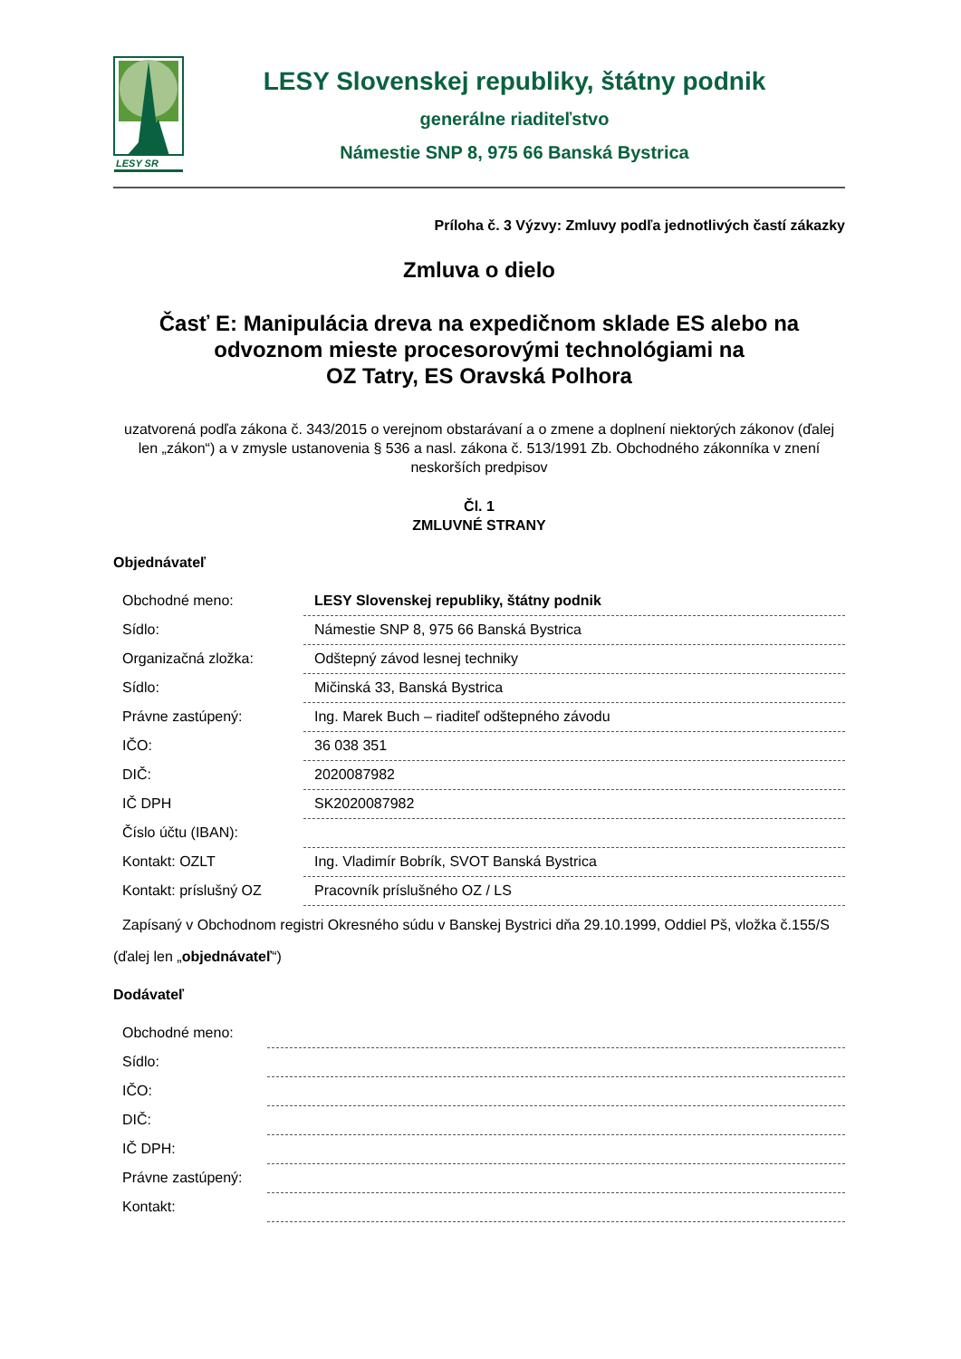LESY SR
LESY Slovenskej republiky, štátny podnik
generálne riaditeľstvo
Námestie SNP 8, 975 66 Banská Bystrica
Príloha č. 3 Výzvy: Zmluvy podľa jednotlivých častí zákazky
Zmluva o dielo
Časť E: Manipulácia dreva na expedičnom sklade ES alebo na odvoznom mieste procesorovými technológiami na
OZ Tatry, ES Oravská Polhora
uzatvorená podľa zákona č. 343/2015 o verejnom obstarávaní a o zmene a doplnení niektorých zákonov (ďalej len „zákon“) a v zmysle ustanovenia § 536 a nasl. zákona č. 513/1991 Zb. Obchodného zákonníka v znení neskorších predpisov
Čl. 1
ZMLUVNÉ STRANY
Objednávateľ
| Obchodné meno: | LESY Slovenskej republiky, štátny podnik |
| Sídlo: | Námestie SNP 8, 975 66 Banská Bystrica |
| Organizačná zložka: | Odštepný závod lesnej techniky |
| Sídlo: | Mičinská 33, Banská Bystrica |
| Právne zastúpený: | Ing. Marek Buch – riaditeľ odštepného závodu |
| IČO: | 36 038 351 |
| DIČ: | 2020087982 |
| IČ DPH | SK2020087982 |
| Číslo účtu (IBAN): | |
| Kontakt: OZLT | Ing. Vladimír Bobrík, SVOT Banská Bystrica |
| Kontakt: príslušný OZ | Pracovník príslušného OZ / LS |
| Zapísaný v Obchodnom registri Okresného súdu v Banskej Bystrici dňa 29.10.1999, Oddiel Pš, vložka č.155/S | |
(ďalej len „objednávateľ“)
Dodávateľ
| Obchodné meno: | |
| Sídlo: | |
| IČO: | |
| DIČ: | |
| IČ DPH: | |
| Právne zastúpený: | |
| Kontakt: | |